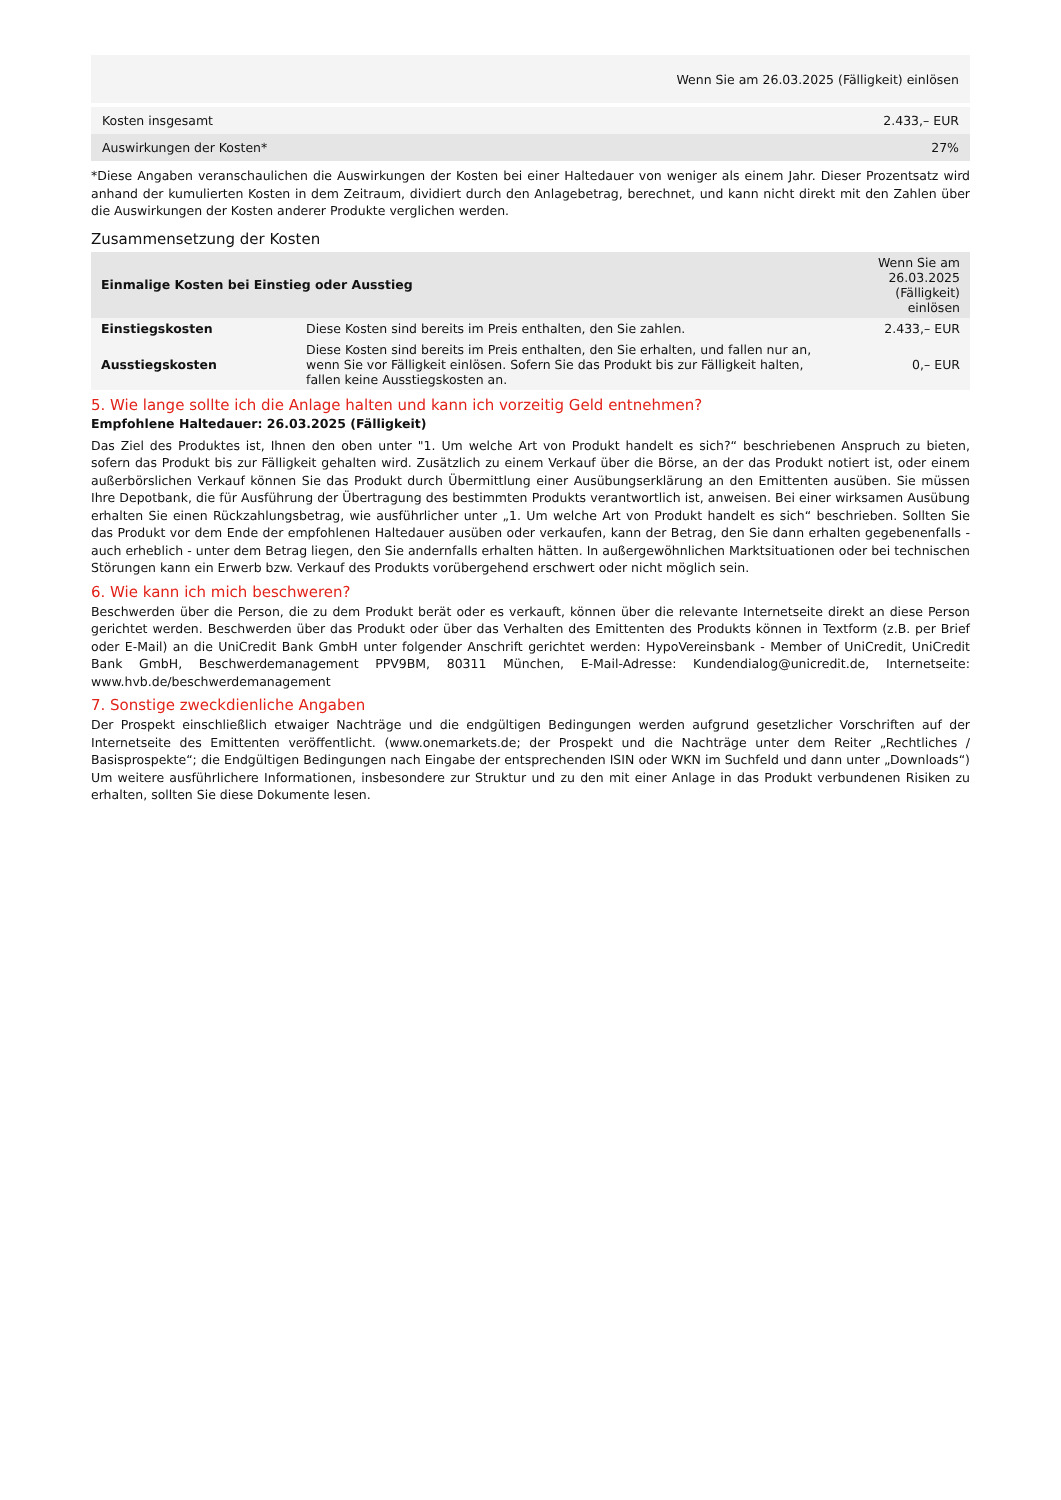| Wenn Sie am 26.03.2025 (Fälligkeit) einlösen | |
| --- | --- |
| Kosten insgesamt | 2.433,– EUR |
| Auswirkungen der Kosten* | 27% |
*Diese Angaben veranschaulichen die Auswirkungen der Kosten bei einer Haltedauer von weniger als einem Jahr. Dieser Prozentsatz wird anhand der kumulierten Kosten in dem Zeitraum, dividiert durch den Anlagebetrag, berechnet, und kann nicht direkt mit den Zahlen über die Auswirkungen der Kosten anderer Produkte verglichen werden.
Zusammensetzung der Kosten
| Einmalige Kosten bei Einstieg oder Ausstieg | | Wenn Sie am 26.03.2025 (Fälligkeit) einlösen |
| --- | --- | --- |
| Einstiegskosten | Diese Kosten sind bereits im Preis enthalten, den Sie zahlen. | 2.433,– EUR |
| Ausstiegskosten | Diese Kosten sind bereits im Preis enthalten, den Sie erhalten, und fallen nur an, wenn Sie vor Fälligkeit einlösen. Sofern Sie das Produkt bis zur Fälligkeit halten, fallen keine Ausstiegskosten an. | 0,– EUR |
5. Wie lange sollte ich die Anlage halten und kann ich vorzeitig Geld entnehmen?
Empfohlene Haltedauer: 26.03.2025 (Fälligkeit)
Das Ziel des Produktes ist, Ihnen den oben unter "1. Um welche Art von Produkt handelt es sich?“ beschriebenen Anspruch zu bieten, sofern das Produkt bis zur Fälligkeit gehalten wird. Zusätzlich zu einem Verkauf über die Börse, an der das Produkt notiert ist, oder einem außerbörslichen Verkauf können Sie das Produkt durch Übermittlung einer Ausübungserklärung an den Emittenten ausüben. Sie müssen Ihre Depotbank, die für Ausführung der Übertragung des bestimmten Produkts verantwortlich ist, anweisen. Bei einer wirksamen Ausübung erhalten Sie einen Rückzahlungsbetrag, wie ausführlicher unter „1. Um welche Art von Produkt handelt es sich“ beschrieben. Sollten Sie das Produkt vor dem Ende der empfohlenen Haltedauer ausüben oder verkaufen, kann der Betrag, den Sie dann erhalten gegebenenfalls - auch erheblich - unter dem Betrag liegen, den Sie andernfalls erhalten hätten. In außergewöhnlichen Marktsituationen oder bei technischen Störungen kann ein Erwerb bzw. Verkauf des Produkts vorübergehend erschwert oder nicht möglich sein.
6. Wie kann ich mich beschweren?
Beschwerden über die Person, die zu dem Produkt berät oder es verkauft, können über die relevante Internetseite direkt an diese Person gerichtet werden. Beschwerden über das Produkt oder über das Verhalten des Emittenten des Produkts können in Textform (z.B. per Brief oder E-Mail) an die UniCredit Bank GmbH unter folgender Anschrift gerichtet werden: HypoVereinsbank - Member of UniCredit, UniCredit Bank GmbH, Beschwerdemanagement PPV9BM, 80311 München, E-Mail-Adresse: Kundendialog@unicredit.de, Internetseite: www.hvb.de/beschwerdemanagement
7. Sonstige zweckdienliche Angaben
Der Prospekt einschließlich etwaiger Nachträge und die endgültigen Bedingungen werden aufgrund gesetzlicher Vorschriften auf der Internetseite des Emittenten veröffentlicht. (www.onemarkets.de; der Prospekt und die Nachträge unter dem Reiter „Rechtliches / Basisprospekte“; die Endgültigen Bedingungen nach Eingabe der entsprechenden ISIN oder WKN im Suchfeld und dann unter „Downloads“) Um weitere ausführlichere Informationen, insbesondere zur Struktur und zu den mit einer Anlage in das Produkt verbundenen Risiken zu erhalten, sollten Sie diese Dokumente lesen.